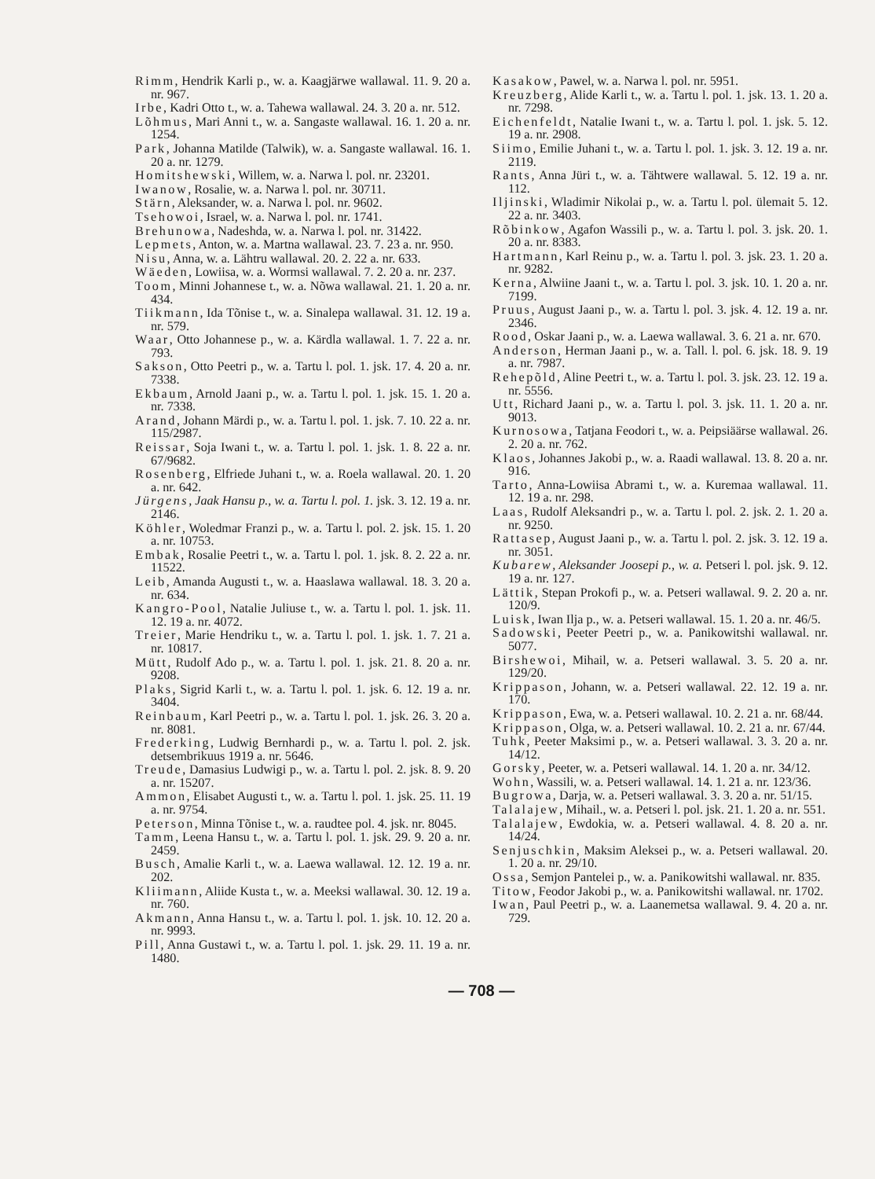Rimm, Hendrik Karli p., w. a. Kaagjärwe wallawal. 11. 9. 20 a. nr. 967.
Irbe, Kadri Otto t., w. a. Tahewa wallawal. 24. 3. 20 a. nr. 512.
Lõhmus, Mari Anni t., w. a. Sangaste wallawal. 16. 1. 20 a. nr. 1254.
Park, Johanna Matilde (Talwik), w. a. Sangaste wallawal. 16. 1. 20 a. nr. 1279.
Homitshewski, Willem, w. a. Narwa l. pol. nr. 23201.
Iwanow, Rosalie, w. a. Narwa l. pol. nr. 30711.
Stärn, Aleksander, w. a. Narwa l. pol. nr. 9602.
Tsehowoi, Israel, w. a. Narwa l. pol. nr. 1741.
Brehunowa, Nadeshda, w. a. Narwa l. pol. nr. 31422.
Lepmets, Anton, w. a. Martna wallawal. 23. 7. 23 a. nr. 950.
Nisu, Anna, w. a. Lähtru wallawal. 20. 2. 22 a. nr. 633.
Wäeden, Lowiisa, w. a. Wormsi wallawal. 7. 2. 20 a. nr. 237.
Toom, Minni Johannese t., w. a. Nõwa wallawal. 21. 1. 20 a. nr. 434.
Tiikmann, Ida Tõnise t., w. a. Sinalepa wallawal. 31. 12. 19 a. nr. 579.
Waar, Otto Johannese p., w. a. Kärdla wallawal. 1. 7. 22 a. nr. 793.
Sakson, Otto Peetri p., w. a. Tartu l. pol. 1. jsk. 17. 4. 20 a. nr. 7338.
Ekbaum, Arnold Jaani p., w. a. Tartu l. pol. 1. jsk. 15. 1. 20 a. nr. 7338.
Arand, Johann Märdi p., w. a. Tartu l. pol. 1. jsk. 7. 10. 22 a. nr. 115/2987.
Reissar, Soja Iwani t., w. a. Tartu l. pol. 1. jsk. 1. 8. 22 a. nr. 67/9682.
Rosenberg, Elfriede Juhani t., w. a. Roela wallawal. 20. 1. 20 a. nr. 642.
Jürgens, Jaak Hansu p., w. a. Tartu l. pol. 1. jsk. 3. 12. 19 a. nr. 2146.
Köhler, Woledmar Franzi p., w. a. Tartu l. pol. 2. jsk. 15. 1. 20 a. nr. 10753.
Embak, Rosalie Peetri t., w. a. Tartu l. pol. 1. jsk. 8. 2. 22 a. nr. 11522.
Leib, Amanda Augusti t., w. a. Haaslawa wallawal. 18. 3. 20 a. nr. 634.
Kangro-Pool, Natalie Juliuse t., w. a. Tartu l. pol. 1. jsk. 11. 12. 19 a. nr. 4072.
Treier, Marie Hendriku t., w. a. Tartu l. pol. 1. jsk. 1. 7. 21 a. nr. 10817.
Mütt, Rudolf Ado p., w. a. Tartu l. pol. 1. jsk. 21. 8. 20 a. nr. 9208.
Plaks, Sigrid Karli t., w. a. Tartu l. pol. 1. jsk. 6. 12. 19 a. nr. 3404.
Reinbaum, Karl Peetri p., w. a. Tartu l. pol. 1. jsk. 26. 3. 20 a. nr. 8081.
Frederking, Ludwig Bernhardi p., w. a. Tartu l. pol. 2. jsk. detsembrikuus 1919 a. nr. 5646.
Treude, Damasius Ludwigi p., w. a. Tartu l. pol. 2. jsk. 8. 9. 20 a. nr. 15207.
Ammon, Elisabet Augusti t., w. a. Tartu l. pol. 1. jsk. 25. 11. 19 a. nr. 9754.
Peterson, Minna Tõnise t., w. a. raudtee pol. 4. jsk. nr. 8045.
Tamm, Leena Hansu t., w. a. Tartu l. pol. 1. jsk. 29. 9. 20 a. nr. 2459.
Busch, Amalie Karli t., w. a. Laewa wallawal. 12. 12. 19 a. nr. 202.
Kliimann, Aliide Kusta t., w. a. Meeksi wallawal. 30. 12. 19 a. nr. 760.
Akmann, Anna Hansu t., w. a. Tartu l. pol. 1. jsk. 10. 12. 20 a. nr. 9993.
Pill, Anna Gustawi t., w. a. Tartu l. pol. 1. jsk. 29. 11. 19 a. nr. 1480.
Kasakow, Pawel, w. a. Narwa l. pol. nr. 5951.
Kreuzberg, Alide Karli t., w. a. Tartu l. pol. 1. jsk. 13. 1. 20 a. nr. 7298.
Eichenfeldt, Natalie Iwani t., w. a. Tartu l. pol. 1. jsk. 5. 12. 19 a. nr. 2908.
Siimo, Emilie Juhani t., w. a. Tartu l. pol. 1. jsk. 3. 12. 19 a. nr. 2119.
Rants, Anna Jüri t., w. a. Tähtwere wallawal. 5. 12. 19 a. nr. 112.
Iljinski, Wladimir Nikolai p., w. a. Tartu l. pol. ülemait 5. 12. 22 a. nr. 3403.
Rõbinkow, Agafon Wassili p., w. a. Tartu l. pol. 3. jsk. 20. 1. 20 a. nr. 8383.
Hartmann, Karl Reinu p., w. a. Tartu l. pol. 3. jsk. 23. 1. 20 a. nr. 9282.
Kerna, Alwiine Jaani t., w. a. Tartu l. pol. 3. jsk. 10. 1. 20 a. nr. 7199.
Pruus, August Jaani p., w. a. Tartu l. pol. 3. jsk. 4. 12. 19 a. nr. 2346.
Rood, Oskar Jaani p., w. a. Laewa wallawal. 3. 6. 21 a. nr. 670.
Anderson, Herman Jaani p., w. a. Tall. l. pol. 6. jsk. 18. 9. 19 a. nr. 7987.
Rehepõld, Aline Peetri t., w. a. Tartu l. pol. 3. jsk. 23. 12. 19 a. nr. 5556.
Utt, Richard Jaani p., w. a. Tartu l. pol. 3. jsk. 11. 1. 20 a. nr. 9013.
Kurnosowa, Tatjana Feodori t., w. a. Peipsiäärse wallawal. 26. 2. 20 a. nr. 762.
Klaos, Johannes Jakobi p., w. a. Raadi wallawal. 13. 8. 20 a. nr. 916.
Tarto, Anna-Lowiisa Abrami t., w. a. Kuremaa wallawal. 11. 12. 19 a. nr. 298.
Laas, Rudolf Aleksandri p., w. a. Tartu l. pol. 2. jsk. 2. 1. 20 a. nr. 9250.
Rattasep, August Jaani p., w. a. Tartu l. pol. 2. jsk. 3. 12. 19 a. nr. 3051.
Kubarew, Aleksander Joosepi p., w. a. Petseri l. pol. jsk. 9. 12. 19 a. nr. 127.
Lättik, Stepan Prokofi p., w. a. Petseri wallawal. 9. 2. 20 a. nr. 120/9.
Luisk, Iwan Ilja p., w. a. Petseri wallawal. 15. 1. 20 a. nr. 46/5.
Sadowski, Peeter Peetri p., w. a. Panikowitshi wallawal. nr. 5077.
Birshewoi, Mihail, w. a. Petseri wallawal. 3. 5. 20 a. nr. 129/20.
Krippason, Johann, w. a. Petseri wallawal. 22. 12. 19 a. nr. 170.
Krippason, Ewa, w. a. Petseri wallawal. 10. 2. 21 a. nr. 68/44.
Krippason, Olga, w. a. Petseri wallawal. 10. 2. 21 a. nr. 67/44.
Tuhk, Peeter Maksimi p., w. a. Petseri wallawal. 3. 3. 20 a. nr. 14/12.
Gorsky, Peeter, w. a. Petseri wallawal. 14. 1. 20 a. nr. 34/12.
Wohn, Wassili, w. a. Petseri wallawal. 14. 1. 21 a. nr. 123/36.
Bugrowa, Darja, w. a. Petseri wallawal. 3. 3. 20 a. nr. 51/15.
Talalajew, Mihail., w. a. Petseri l. pol. jsk. 21. 1. 20 a. nr. 551.
Talalajew, Ewdokia, w. a. Petseri wallawal. 4. 8. 20 a. nr. 14/24.
Senjuschkin, Maksim Aleksei p., w. a. Petseri wallawal. 20. 1. 20 a. nr. 29/10.
Ossa, Semjon Pantelei p., w. a. Panikowitshi wallawal. nr. 835.
Titow, Feodor Jakobi p., w. a. Panikowitshi wallawal. nr. 1702.
Iwan, Paul Peetri p., w. a. Laanemetsa wallawal. 9. 4. 20 a. nr. 729.
— 708 —